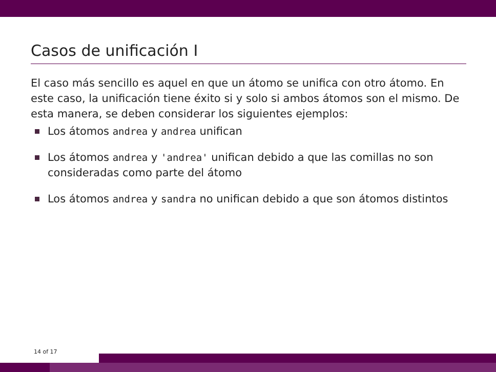Casos de unificación I
El caso más sencillo es aquel en que un átomo se unifica con otro átomo. En este caso, la unificación tiene éxito si y solo si ambos átomos son el mismo. De esta manera, se deben considerar los siguientes ejemplos:
Los átomos andrea y andrea unifican
Los átomos andrea y 'andrea' unifican debido a que las comillas no son consideradas como parte del átomo
Los átomos andrea y sandra no unifican debido a que son átomos distintos
14 of 17